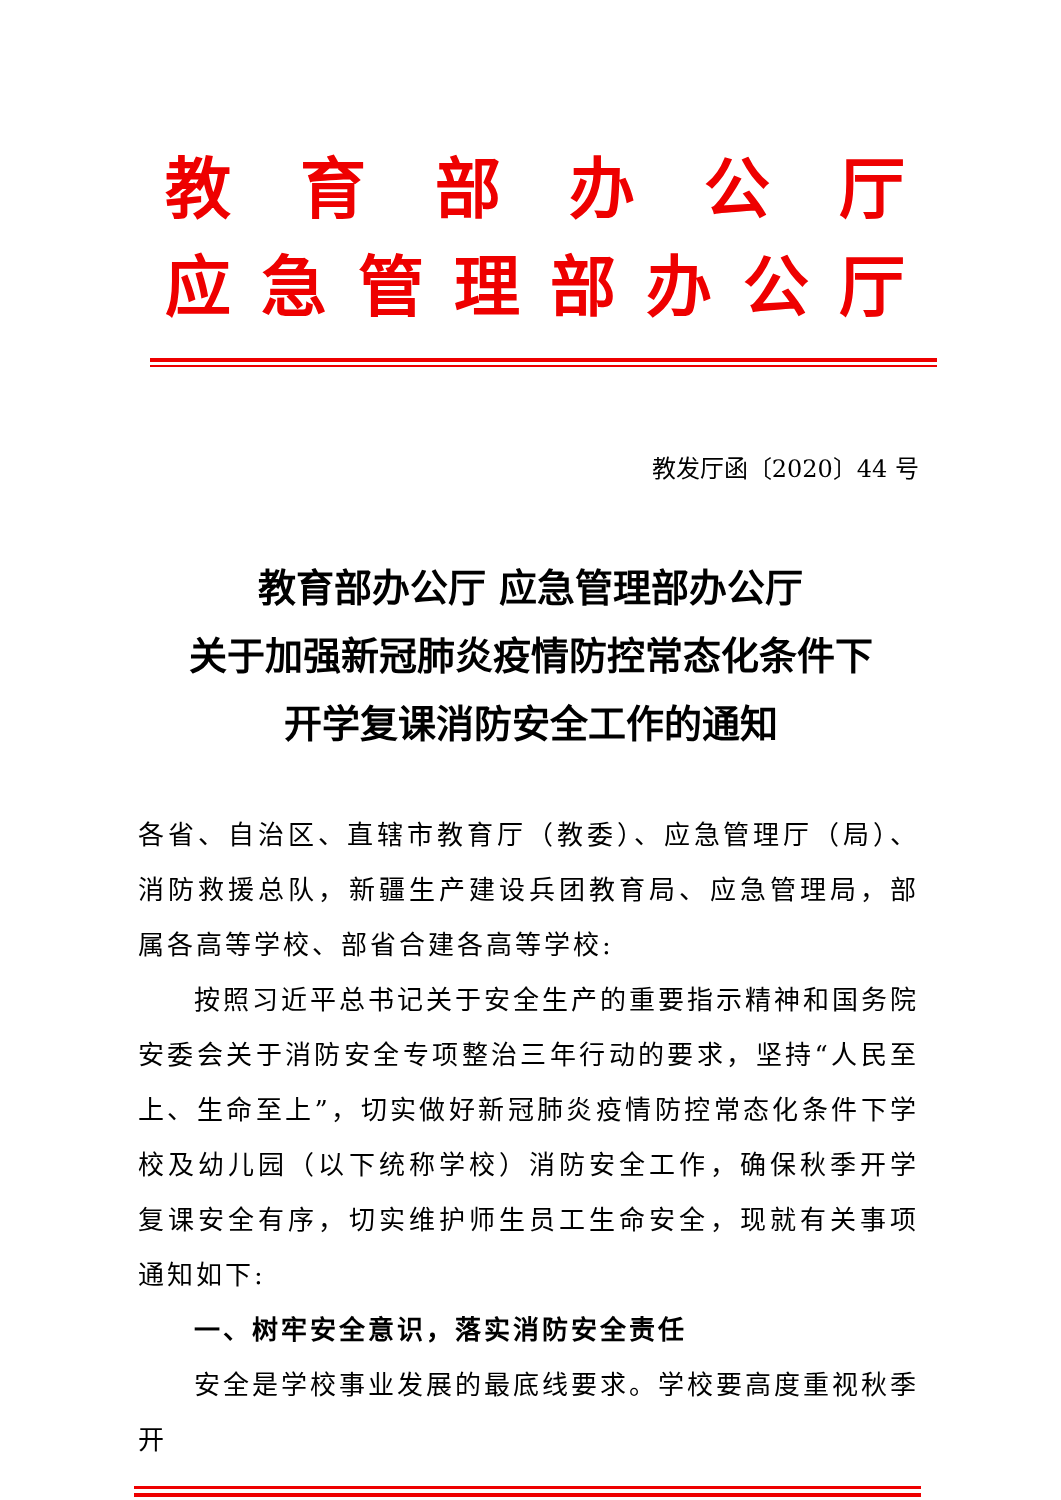教育部办公厅
应急管理部办公厅
教发厅函〔2020〕44 号
教育部办公厅 应急管理部办公厅
关于加强新冠肺炎疫情防控常态化条件下
开学复课消防安全工作的通知
各省、自治区、直辖市教育厅（教委）、应急管理厅（局）、消防救援总队，新疆生产建设兵团教育局、应急管理局，部属各高等学校、部省合建各高等学校:
按照习近平总书记关于安全生产的重要指示精神和国务院安委会关于消防安全专项整治三年行动的要求，坚持“人民至上、生命至上”，切实做好新冠肺炎疫情防控常态化条件下学校及幼儿园（以下统称学校）消防安全工作，确保秋季开学复课安全有序，切实维护师生员工生命安全，现就有关事项通知如下:
一、树牢安全意识，落实消防安全责任
安全是学校事业发展的最底线要求。学校要高度重视秋季开